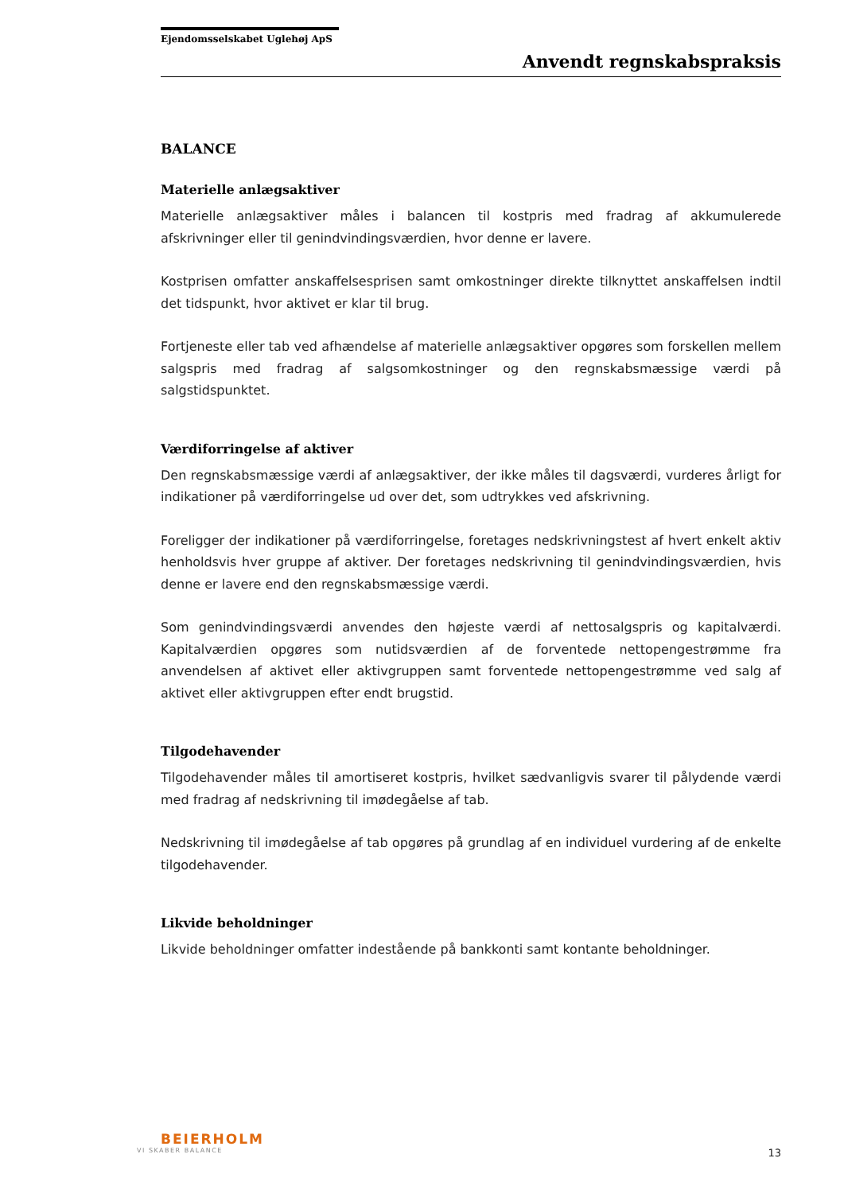Ejendomsselskabet Uglehøj ApS
Anvendt regnskabspraksis
BALANCE
Materielle anlægsaktiver
Materielle anlægsaktiver måles i balancen til kostpris med fradrag af akkumulerede afskrivninger eller til genindvindingsværdien, hvor denne er lavere.
Kostprisen omfatter anskaffelsesprisen samt omkostninger direkte tilknyttet anskaffelsen indtil det tidspunkt, hvor aktivet er klar til brug.
Fortjeneste eller tab ved afhændelse af materielle anlægsaktiver opgøres som forskellen mellem salgspris med fradrag af salgsomkostninger og den regnskabsmæssige værdi på salgstidspunktet.
Værdiforringelse af aktiver
Den regnskabsmæssige værdi af anlægsaktiver, der ikke måles til dagsværdi, vurderes årligt for indikationer på værdiforringelse ud over det, som udtrykkes ved afskrivning.
Foreligger der indikationer på værdiforringelse, foretages nedskrivningstest af hvert enkelt aktiv henholdsvis hver gruppe af aktiver. Der foretages nedskrivning til genindvindingsværdien, hvis denne er lavere end den regnskabsmæssige værdi.
Som genindvindingsværdi anvendes den højeste værdi af nettosalgspris og kapitalværdi. Kapitalværdien opgøres som nutidsværdien af de forventede nettopengestrømme fra anvendelsen af aktivet eller aktivgruppen samt forventede nettopengestrømme ved salg af aktivet eller aktivgruppen efter endt brugstid.
Tilgodehavender
Tilgodehavender måles til amortiseret kostpris, hvilket sædvanligvis svarer til pålydende værdi med fradrag af nedskrivning til imødegåelse af tab.
Nedskrivning til imødegåelse af tab opgøres på grundlag af en individuel vurdering af de enkelte tilgodehavender.
Likvide beholdninger
Likvide beholdninger omfatter indestående på bankkonti samt kontante beholdninger.
BEIERHOLM
VI SKABER BALANCE
13